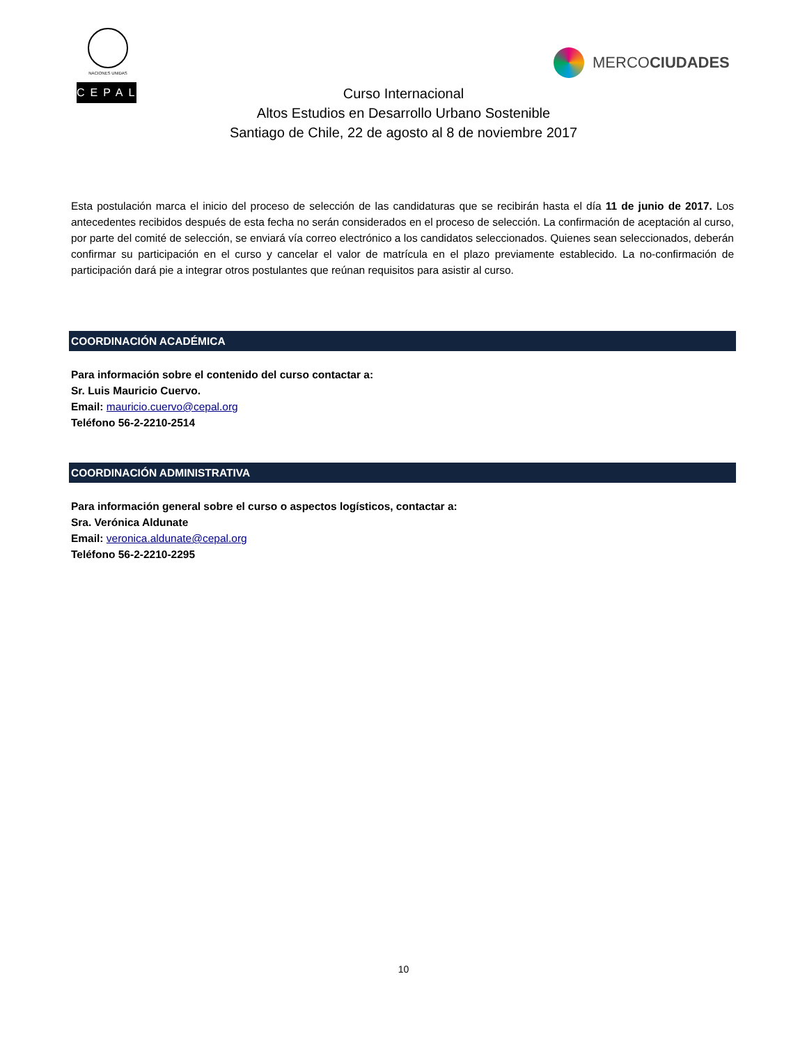NACIONES UNIDAS
CEPAL
MERCO CIUDADES
Curso Internacional
Altos Estudios en Desarrollo Urbano Sostenible
Santiago de Chile, 22 de agosto al 8 de noviembre 2017
Esta postulación marca el inicio del proceso de selección de las candidaturas que se recibirán hasta el día 11 de junio de 2017. Los antecedentes recibidos después de esta fecha no serán considerados en el proceso de selección. La confirmación de aceptación al curso, por parte del comité de selección, se enviará vía correo electrónico a los candidatos seleccionados. Quienes sean seleccionados, deberán confirmar su participación en el curso y cancelar el valor de matrícula en el plazo previamente establecido. La no-confirmación de participación dará pie a integrar otros postulantes que reúnan requisitos para asistir al curso.
COORDINACIÓN ACADÉMICA
Para información sobre el contenido del curso contactar a:
Sr. Luis Mauricio Cuervo.
Email: mauricio.cuervo@cepal.org
Teléfono 56-2-2210-2514
COORDINACIÓN ADMINISTRATIVA
Para información general sobre el curso o aspectos logísticos, contactar a:
Sra. Verónica Aldunate
Email: veronica.aldunate@cepal.org
Teléfono 56-2-2210-2295
10